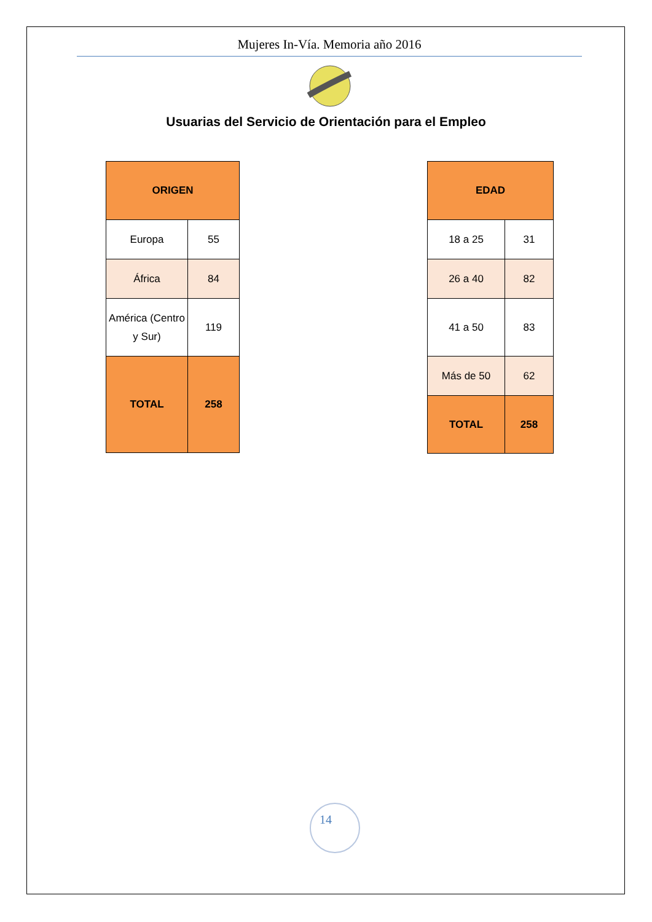Mujeres In-Vía. Memoria año 2016
Usuarias del Servicio de Orientación para el Empleo
| ORIGEN | |
| Europa | 55 |
| África | 84 |
| América (Centro y Sur) | 119 |
| TOTAL | 258 |
| EDAD | |
| 18 a 25 | 31 |
| 26 a 40 | 82 |
| 41 a 50 | 83 |
| Más de 50 | 62 |
| TOTAL | 258 |
14